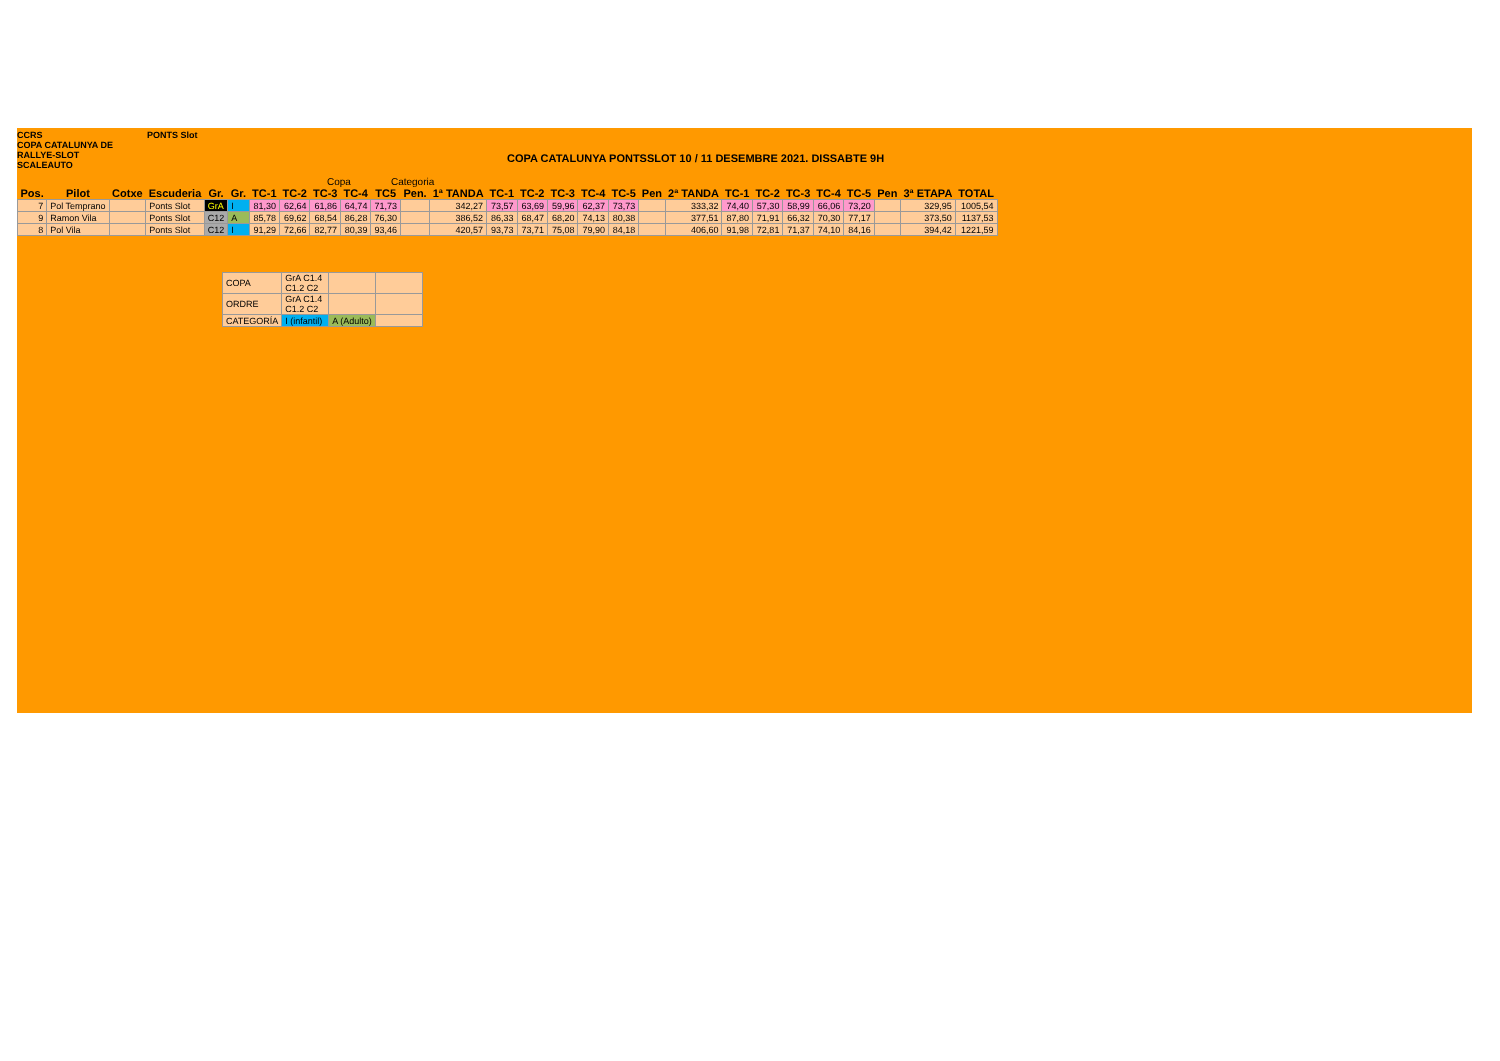CCRS
COPA CATALUNYA DE RALLYE-SLOT
SCALEAUTO
PONTS Slot
COPA CATALUNYA PONTSSLOT 10 / 11 DESEMBRE 2021. DISSABTE 9H
Copa Categoria
| Pos. | Pilot | Cotxe | Escuderia | Gr. | Gr. | TC-1 | TC-2 | TC-3 | TC-4 | TC5 | Pen. | 1ª TANDA | TC-1 | TC-2 | TC-3 | TC-4 | TC-5 | Pen | 2ª TANDA | TC-1 | TC-2 | TC-3 | TC-4 | TC-5 | Pen | 3ª ETAPA | TOTAL |
| --- | --- | --- | --- | --- | --- | --- | --- | --- | --- | --- | --- | --- | --- | --- | --- | --- | --- | --- | --- | --- | --- | --- | --- | --- | --- | --- | --- |
| 7 | Pol Temprano | | Ponts Slot | GrA | I | 81,30 | 62,64 | 61,86 | 64,74 | 71,73 | | 342,27 | 73,57 | 63,69 | 59,96 | 62,37 | 73,73 | | 333,32 | 74,40 | 57,30 | 58,99 | 66,06 | 73,20 | | 329,95 | 1005,54 |
| 9 | Ramon Vila | | Ponts Slot | C12 | A | 85,78 | 69,62 | 68,54 | 86,28 | 76,30 | | 386,52 | 86,33 | 68,47 | 68,20 | 74,13 | 80,38 | | 377,51 | 87,80 | 71,91 | 66,32 | 70,30 | 77,17 | | 373,50 | 1137,53 |
| 8 | Pol Vila | | Ponts Slot | C12 | I | 91,29 | 72,66 | 82,77 | 80,39 | 93,46 | | 420,57 | 93,73 | 73,71 | 75,08 | 79,90 | 84,18 | | 406,60 | 91,98 | 72,81 | 71,37 | 74,10 | 84,16 | | 394,42 | 1221,59 |
| COPA | GrA C1.4 C1.2 C2 | | |
| ORDRE | GrA C1.4 C1.2 C2 | | |
| CATEGORÍA | I (infantil) | A (Adulto) | |